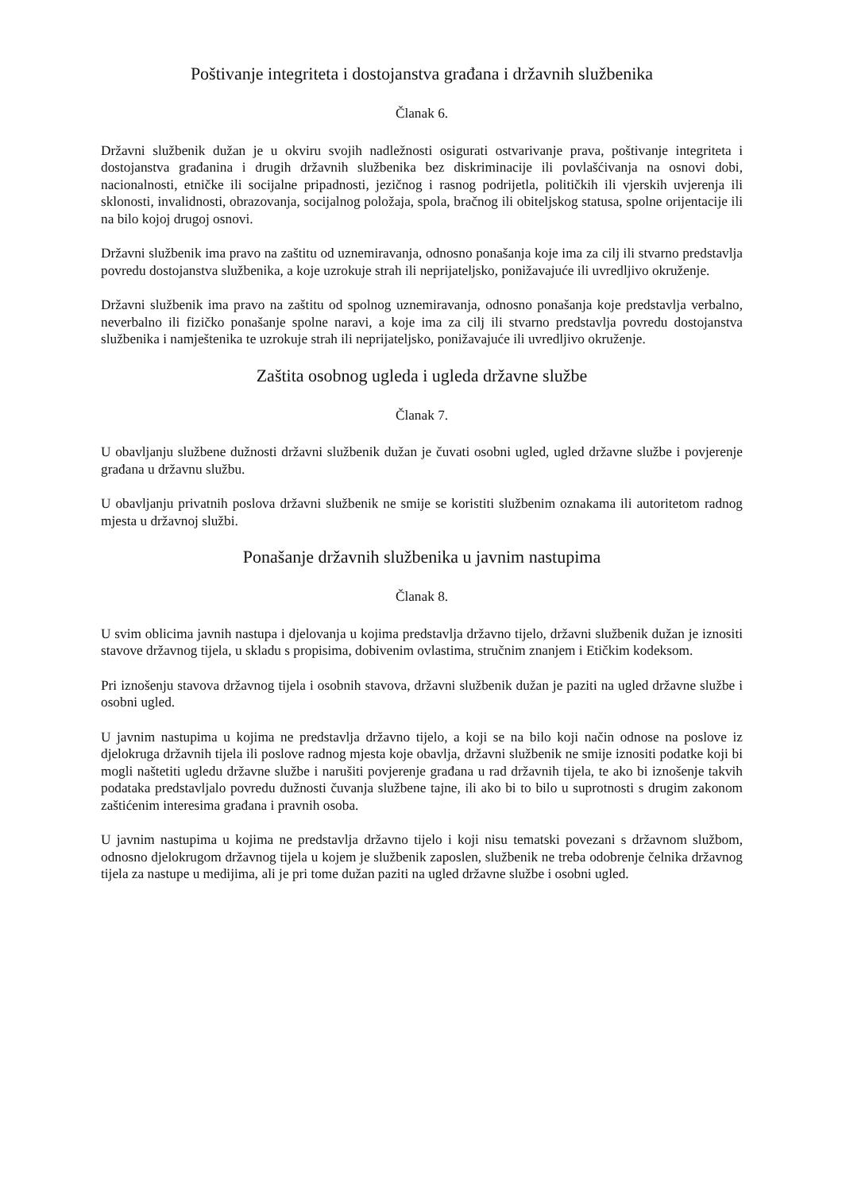Poštivanje integriteta i dostojanstva građana i državnih službenika
Članak 6.
Državni službenik dužan je u okviru svojih nadležnosti osigurati ostvarivanje prava, poštivanje integriteta i dostojanstva građanina i drugih državnih službenika bez diskriminacije ili povlašćivanja na osnovi dobi, nacionalnosti, etničke ili socijalne pripadnosti, jezičnog i rasnog podrijetla, političkih ili vjerskih uvjerenja ili sklonosti, invalidnosti, obrazovanja, socijalnog položaja, spola, bračnog ili obiteljskog statusa, spolne orijentacije ili na bilo kojoj drugoj osnovi.
Državni službenik ima pravo na zaštitu od uznemiravanja, odnosno ponašanja koje ima za cilj ili stvarno predstavlja povredu dostojanstva službenika, a koje uzrokuje strah ili neprijateljsko, ponižavajuće ili uvredljivo okruženje.
Državni službenik ima pravo na zaštitu od spolnog uznemiravanja, odnosno ponašanja koje predstavlja verbalno, neverbalno ili fizičko ponašanje spolne naravi, a koje ima za cilj ili stvarno predstavlja povredu dostojanstva službenika i namještenika te uzrokuje strah ili neprijateljsko, ponižavajuće ili uvredljivo okruženje.
Zaštita osobnog ugleda i ugleda državne službe
Članak 7.
U obavljanju službene dužnosti državni službenik dužan je čuvati osobni ugled, ugled državne službe i povjerenje građana u državnu službu.
U obavljanju privatnih poslova državni službenik ne smije se koristiti službenim oznakama ili autoritetom radnog mjesta u državnoj službi.
Ponašanje državnih službenika u javnim nastupima
Članak 8.
U svim oblicima javnih nastupa i djelovanja u kojima predstavlja državno tijelo, državni službenik dužan je iznositi stavove državnog tijela, u skladu s propisima, dobivenim ovlastima, stručnim znanjem i Etičkim kodeksom.
Pri iznošenju stavova državnog tijela i osobnih stavova, državni službenik dužan je paziti na ugled državne službe i osobni ugled.
U javnim nastupima u kojima ne predstavlja državno tijelo, a koji se na bilo koji način odnose na poslove iz djelokruga državnih tijela ili poslove radnog mjesta koje obavlja, državni službenik ne smije iznositi podatke koji bi mogli naštetiti ugledu državne službe i narušiti povjerenje građana u rad državnih tijela, te ako bi iznošenje takvih podataka predstavljalo povredu dužnosti čuvanja službene tajne, ili ako bi to bilo u suprotnosti s drugim zakonom zaštićenim interesima građana i pravnih osoba.
U javnim nastupima u kojima ne predstavlja državno tijelo i koji nisu tematski povezani s državnom službom, odnosno djelokrugom državnog tijela u kojem je službenik zaposlen, službenik ne treba odobrenje čelnika državnog tijela za nastupe u medijima, ali je pri tome dužan paziti na ugled državne službe i osobni ugled.